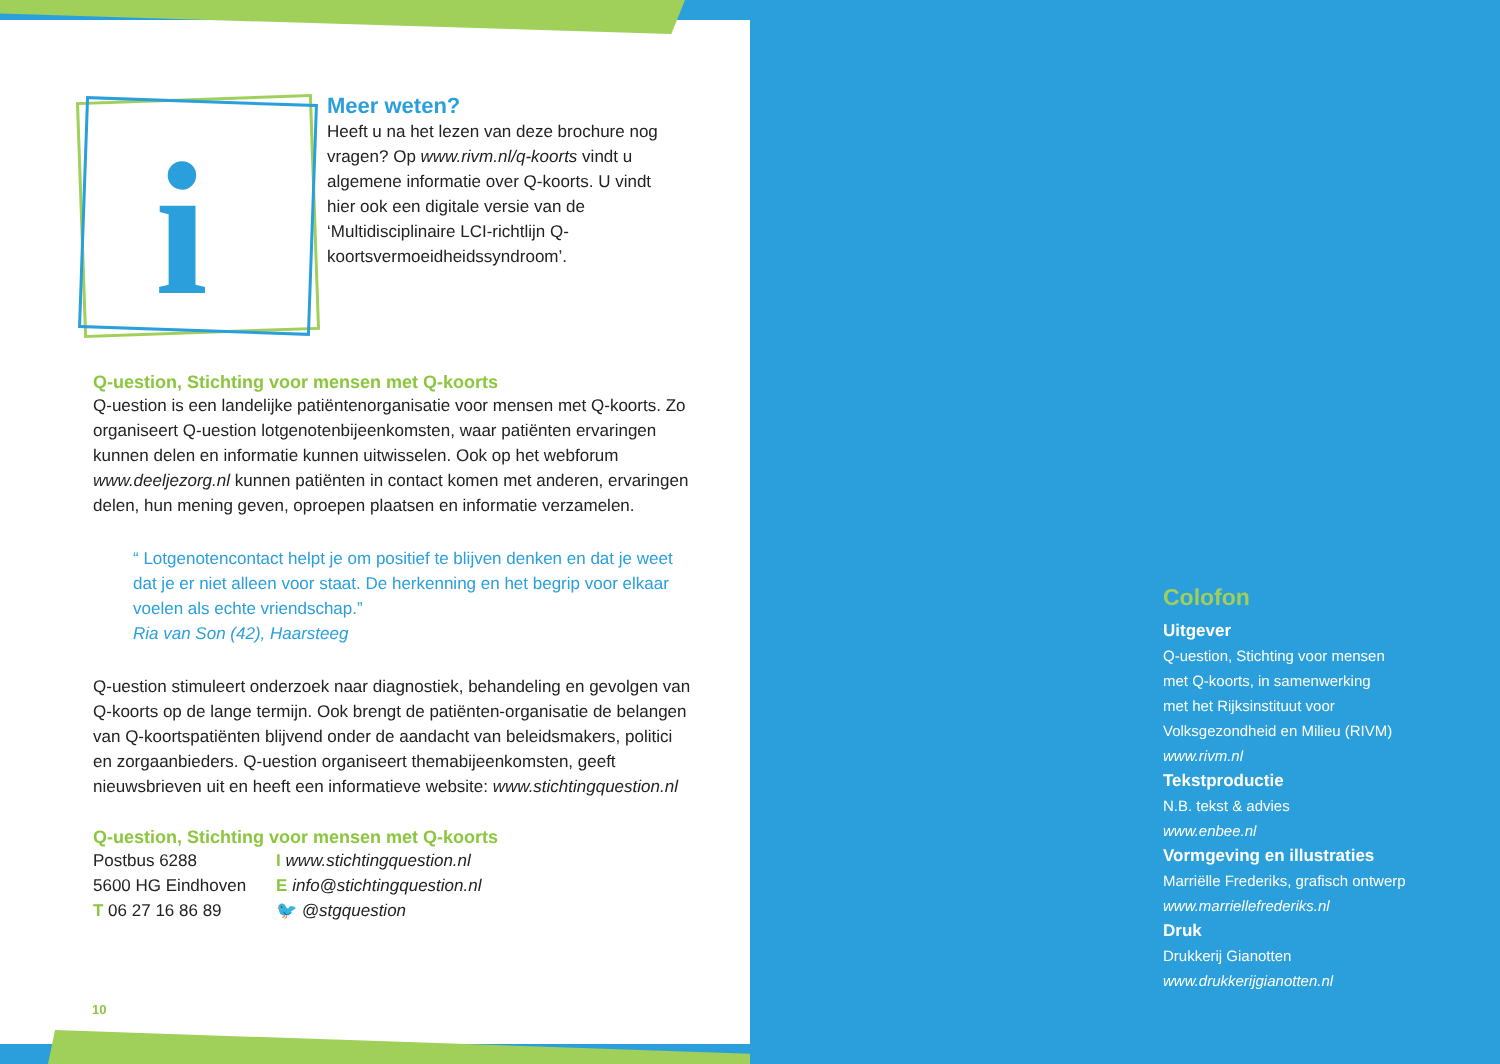i
Meer weten?
Heeft u na het lezen van deze brochure nog vragen? Op www.rivm.nl/q-koorts vindt u algemene informatie over Q-koorts. U vindt hier ook een digitale versie van de ‘Multidisciplinaire LCI-richtlijn Q-koortsvermoeidheidssyndroom’.
Q-uestion, Stichting voor mensen met Q-koorts
Q-uestion is een landelijke patiëntenorganisatie voor mensen met Q-koorts. Zo organiseert Q-uestion lotgenotenbijeenkomsten, waar patiënten ervaringen kunnen delen en informatie kunnen uitwisselen. Ook op het webforum www.deeljezorg.nl kunnen patiënten in contact komen met anderen, ervaringen delen, hun mening geven, oproepen plaatsen en informatie verzamelen.
“ Lotgenotencontact helpt je om positief te blijven denken en dat je weet dat je er niet alleen voor staat. De herkenning en het begrip voor elkaar voelen als echte vriendschap.”
Ria van Son (42), Haarsteeg
Q-uestion stimuleert onderzoek naar diagnostiek, behandeling en gevolgen van Q-koorts op de lange termijn. Ook brengt de patiënten-organisatie de belangen van Q-koortspatiënten blijvend onder de aandacht van beleidsmakers, politici en zorgaanbieders. Q-uestion organiseert themabijeenkomsten, geeft nieuwsbrieven uit en heeft een informatieve website: www.stichtingquestion.nl
Q-uestion, Stichting voor mensen met Q-koorts
Postbus 6288
5600 HG Eindhoven
T 06 27 16 86 89
I www.stichtingquestion.nl
E info@stichtingquestion.nl
🐦 @stgquestion
10
Colofon
Uitgever
Q-uestion, Stichting voor mensen
met Q-koorts, in samenwerking
met het Rijksinstituut voor
Volksgezondheid en Milieu (RIVM)
www.rivm.nl
Tekstproductie
N.B. tekst & advies
www.enbee.nl
Vormgeving en illustraties
Marriëlle Frederiks, grafisch ontwerp
www.marriellefrederiks.nl
Druk
Drukkerij Gianotten
www.drukkerijgianotten.nl